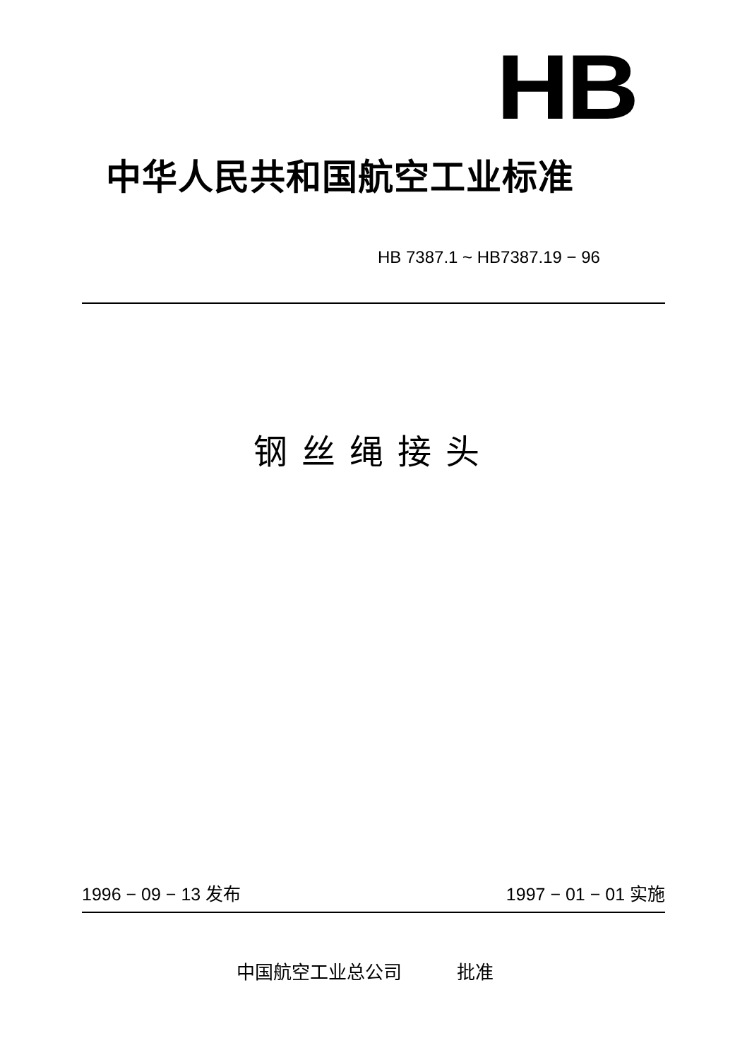HB
中华人民共和国航空工业标准
HB 7387.1 ~ HB7387.19 − 96
钢丝绳接头
1996 − 09 − 13 发布 1997 − 01 − 01 实施
中国航空工业总公司　　　批准